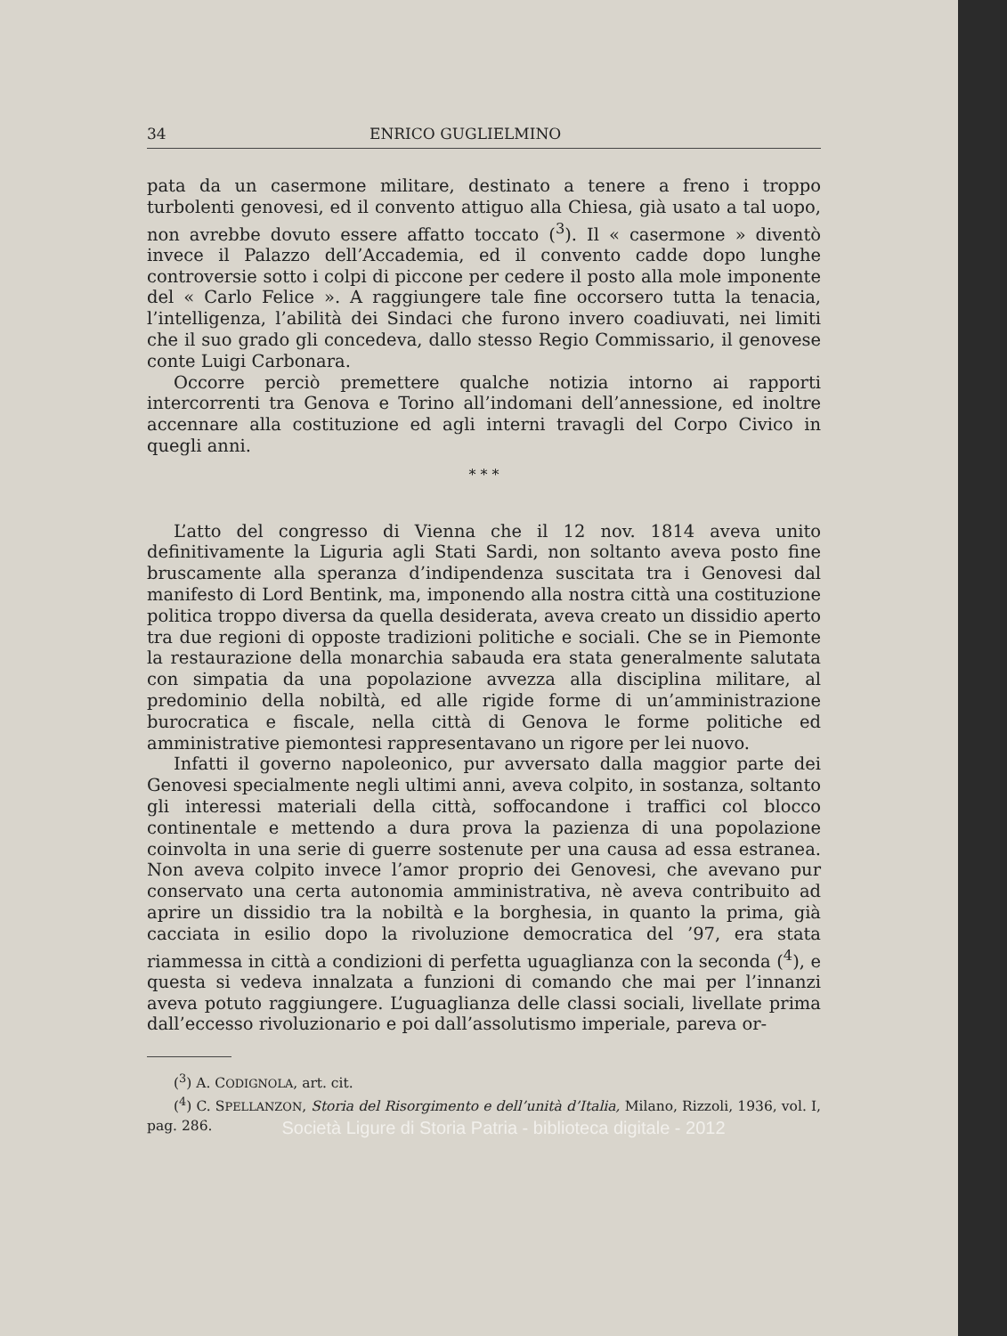34 ENRICO GUGLIELMINO
pata da un casermone militare, destinato a tenere a freno i troppo turbolenti genovesi, ed il convento attiguo alla Chiesa, già usato a tal uopo, non avrebbe dovuto essere affatto toccato (<sup>3</sup>). Il « casermone » diventò invece il Palazzo dell’Accademia, ed il convento cadde dopo lunghe controversie sotto i colpi di piccone per cedere il posto alla mole imponente del « Carlo Felice ». A raggiungere tale fine occorsero tutta la tenacia, l’intelligenza, l’abilità dei Sindaci che furono invero coadiuvati, nei limiti che il suo grado gli concedeva, dallo stesso Regio Commissario, il genovese conte Luigi Carbonara.
Occorre perciò premettere qualche notizia intorno ai rapporti intercorrenti tra Genova e Torino all’indomani dell’annessione, ed inoltre accennare alla costituzione ed agli interni travagli del Corpo Civico in quegli anni.
* * *
L’atto del congresso di Vienna che il 12 nov. 1814 aveva unito definitivamente la Liguria agli Stati Sardi, non soltanto aveva posto fine bruscamente alla speranza d’indipendenza suscitata tra i Genovesi dal manifesto di Lord Bentink, ma, imponendo alla nostra città una costituzione politica troppo diversa da quella desiderata, aveva creato un dissidio aperto tra due regioni di opposte tradizioni politiche e sociali. Che se in Piemonte la restaurazione della monarchia sabauda era stata generalmente salutata con simpatia da una popolazione avvezza alla disciplina militare, al predominio della nobiltà, ed alle rigide forme di un’amministrazione burocratica e fiscale, nella città di Genova le forme politiche ed amministrative piemontesi rappresentavano un rigore per lei nuovo.
Infatti il governo napoleonico, pur avversato dalla maggior parte dei Genovesi specialmente negli ultimi anni, aveva colpito, in sostanza, soltanto gli interessi materiali della città, soffocandone i traffici col blocco continentale e mettendo a dura prova la pazienza di una popolazione coinvolta in una serie di guerre sostenute per una causa ad essa estranea. Non aveva colpito invece l’amor proprio dei Genovesi, che avevano pur conservato una certa autonomia amministrativa, nè aveva contribuito ad aprire un dissidio tra la nobiltà e la borghesia, in quanto la prima, già cacciata in esilio dopo la rivoluzione democratica del ’97, era stata riammessa in città a condizioni di perfetta uguaglianza con la seconda (<sup>4</sup>), e questa si vedeva innalzata a funzioni di comando che mai per l’innanzi aveva potuto raggiungere. L’uguaglianza delle classi sociali, livellate prima dall’eccesso rivoluzionario e poi dall’assolutismo imperiale, pareva or-
(<sup>3</sup>) A. CODIGNOLA, art. cit.
(<sup>4</sup>) C. SPELLANZON, Storia del Risorgimento e dell’unità d’Italia, Milano, Rizzoli, 1936, vol. I, pag. 286.
Società Ligure di Storia Patria - biblioteca digitale - 2012